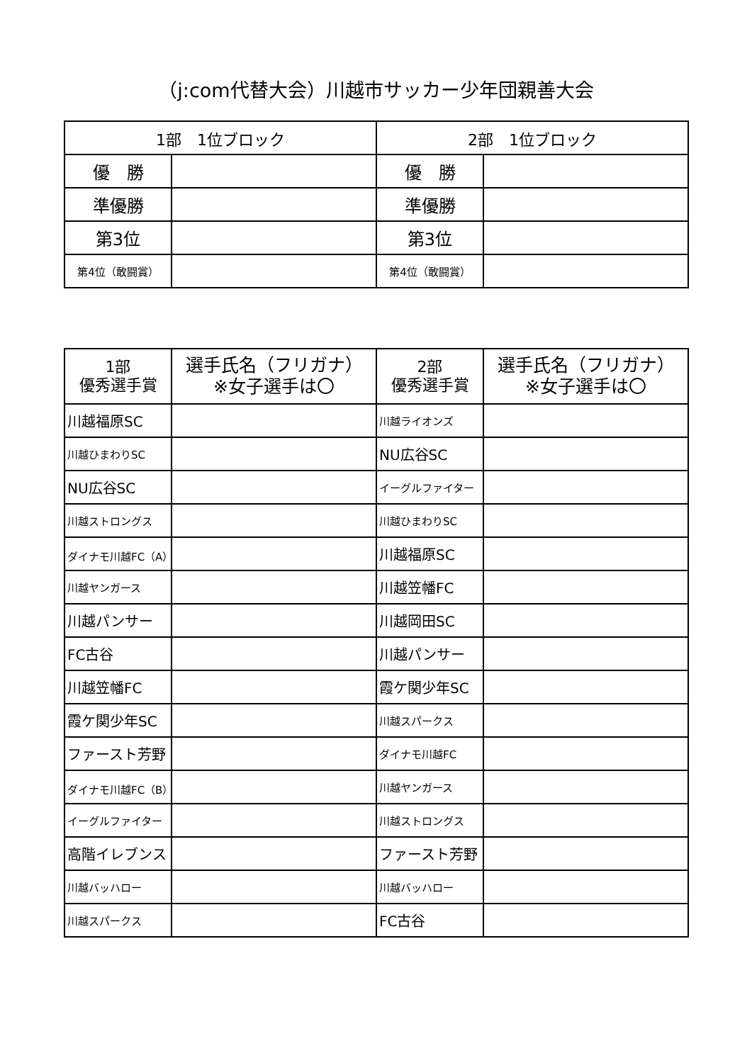（j:com代替大会）川越市サッカー少年団親善大会
| 1部 1位ブロック | | 2部 1位ブロック | |
| --- | --- | --- | --- |
| 優 勝 | | 優 勝 | |
| 準優勝 | | 準優勝 | |
| 第3位 | | 第3位 | |
| 第4位（敢闘賞） | | 第4位（敢闘賞） | |
| 1部 優秀選手賞 | 選手氏名（フリガナ） ※女子選手は〇 | 2部 優秀選手賞 | 選手氏名（フリガナ） ※女子選手は〇 |
| --- | --- | --- | --- |
| 川越福原SC | | 川越ライオンズ | |
| 川越ひまわりSC | | NU広谷SC | |
| NU広谷SC | | イーグルファイター | |
| 川越ストロングス | | 川越ひまわりSC | |
| ダイナモ川越FC（A） | | 川越福原SC | |
| 川越ヤンガース | | 川越笠幡FC | |
| 川越パンサー | | 川越岡田SC | |
| FC古谷 | | 川越パンサー | |
| 川越笠幡FC | | 霞ケ関少年SC | |
| 霞ケ関少年SC | | 川越スパークス | |
| ファースト芳野 | | ダイナモ川越FC | |
| ダイナモ川越FC（B） | | 川越ヤンガース | |
| イーグルファイター | | 川越ストロングス | |
| 高階イレブンス | | ファースト芳野 | |
| 川越バッハロー | | 川越バッハロー | |
| 川越スパークス | | FC古谷 | |